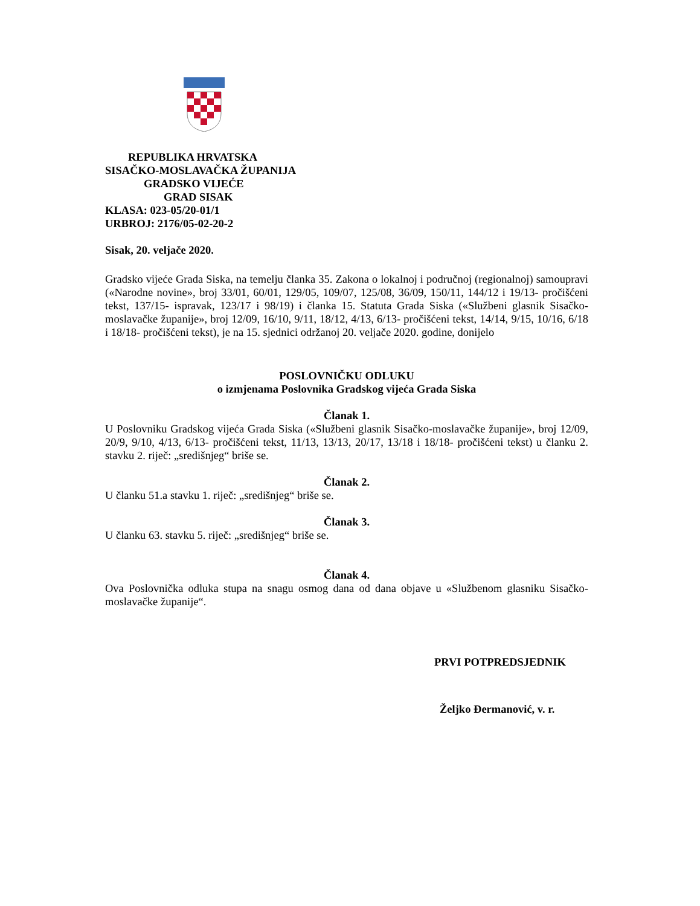REPUBLIKA HRVATSKA
SISAČKO-MOSLAVAČKA ŽUPANIJA
GRADSKO VIJEĆE
GRAD SISAK
KLASA: 023-05/20-01/1
URBROJ: 2176/05-02-20-2
Sisak, 20. veljače 2020.
Gradsko vijeće Grada Siska, na temelju članka 35. Zakona o lokalnoj i područnoj (regionalnoj) samoupravi («Narodne novine», broj 33/01, 60/01, 129/05, 109/07, 125/08, 36/09, 150/11, 144/12 i 19/13- pročišćeni tekst, 137/15- ispravak, 123/17 i 98/19) i članka 15. Statuta Grada Siska («Službeni glasnik Sisačko-moslavačke županije», broj 12/09, 16/10, 9/11, 18/12, 4/13, 6/13- pročišćeni tekst, 14/14, 9/15, 10/16, 6/18 i 18/18- pročišćeni tekst), je na 15. sjednici održanoj 20. veljače 2020. godine, donijelo
POSLOVNIČKU ODLUKU
o izmjenama Poslovnika Gradskog vijeća Grada Siska
Članak 1.
U Poslovniku Gradskog vijeća Grada Siska («Službeni glasnik Sisačko-moslavačke županije», broj 12/09, 20/9, 9/10, 4/13, 6/13- pročišćeni tekst, 11/13, 13/13, 20/17, 13/18 i 18/18- pročišćeni tekst) u članku 2. stavku 2. riječ: „središnjeg“ briše se.
Članak 2.
U članku 51.a stavku 1. riječ: „središnjeg“ briše se.
Članak 3.
U članku 63. stavku 5. riječ: „središnjeg“ briše se.
Članak 4.
Ova Poslovnička odluka stupa na snagu osmog dana od dana objave u «Službenom glasniku Sisačko-moslavačke županije“.
PRVI POTPREDSJEDNIK
Željko Đermanović, v. r.